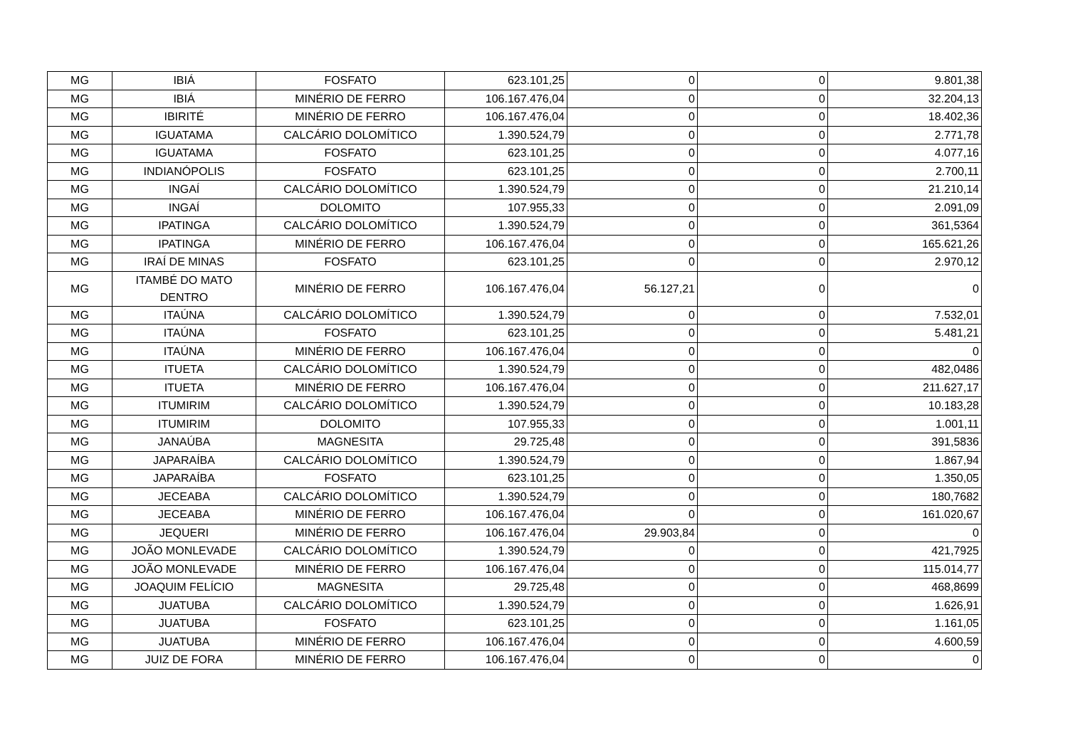| MG | IBIÁ | FOSFATO | 623.101,25 | 0 | 0 | 9.801,38 |
| MG | IBIÁ | MINÉRIO DE FERRO | 106.167.476,04 | 0 | 0 | 32.204,13 |
| MG | IBIRITÉ | MINÉRIO DE FERRO | 106.167.476,04 | 0 | 0 | 18.402,36 |
| MG | IGUATAMA | CALCÁRIO DOLOMÍTICO | 1.390.524,79 | 0 | 0 | 2.771,78 |
| MG | IGUATAMA | FOSFATO | 623.101,25 | 0 | 0 | 4.077,16 |
| MG | INDIANÓPOLIS | FOSFATO | 623.101,25 | 0 | 0 | 2.700,11 |
| MG | INGAÍ | CALCÁRIO DOLOMÍTICO | 1.390.524,79 | 0 | 0 | 21.210,14 |
| MG | INGAÍ | DOLOMITO | 107.955,33 | 0 | 0 | 2.091,09 |
| MG | IPATINGA | CALCÁRIO DOLOMÍTICO | 1.390.524,79 | 0 | 0 | 361,5364 |
| MG | IPATINGA | MINÉRIO DE FERRO | 106.167.476,04 | 0 | 0 | 165.621,26 |
| MG | IRAÍ DE MINAS | FOSFATO | 623.101,25 | 0 | 0 | 2.970,12 |
| MG | ITAMBÉ DO MATO DENTRO | MINÉRIO DE FERRO | 106.167.476,04 | 56.127,21 | 0 | 0 |
| MG | ITAÚNA | CALCÁRIO DOLOMÍTICO | 1.390.524,79 | 0 | 0 | 7.532,01 |
| MG | ITAÚNA | FOSFATO | 623.101,25 | 0 | 0 | 5.481,21 |
| MG | ITAÚNA | MINÉRIO DE FERRO | 106.167.476,04 | 0 | 0 | 0 |
| MG | ITUETA | CALCÁRIO DOLOMÍTICO | 1.390.524,79 | 0 | 0 | 482,0486 |
| MG | ITUETA | MINÉRIO DE FERRO | 106.167.476,04 | 0 | 0 | 211.627,17 |
| MG | ITUMIRIM | CALCÁRIO DOLOMÍTICO | 1.390.524,79 | 0 | 0 | 10.183,28 |
| MG | ITUMIRIM | DOLOMITO | 107.955,33 | 0 | 0 | 1.001,11 |
| MG | JANAÚBA | MAGNESITA | 29.725,48 | 0 | 0 | 391,5836 |
| MG | JAPARAÍBA | CALCÁRIO DOLOMÍTICO | 1.390.524,79 | 0 | 0 | 1.867,94 |
| MG | JAPARAÍBA | FOSFATO | 623.101,25 | 0 | 0 | 1.350,05 |
| MG | JECEABA | CALCÁRIO DOLOMÍTICO | 1.390.524,79 | 0 | 0 | 180,7682 |
| MG | JECEABA | MINÉRIO DE FERRO | 106.167.476,04 | 0 | 0 | 161.020,67 |
| MG | JEQUERI | MINÉRIO DE FERRO | 106.167.476,04 | 29.903,84 | 0 | 0 |
| MG | JOÃO MONLEVADE | CALCÁRIO DOLOMÍTICO | 1.390.524,79 | 0 | 0 | 421,7925 |
| MG | JOÃO MONLEVADE | MINÉRIO DE FERRO | 106.167.476,04 | 0 | 0 | 115.014,77 |
| MG | JOAQUIM FELÍCIO | MAGNESITA | 29.725,48 | 0 | 0 | 468,8699 |
| MG | JUATUBA | CALCÁRIO DOLOMÍTICO | 1.390.524,79 | 0 | 0 | 1.626,91 |
| MG | JUATUBA | FOSFATO | 623.101,25 | 0 | 0 | 1.161,05 |
| MG | JUATUBA | MINÉRIO DE FERRO | 106.167.476,04 | 0 | 0 | 4.600,59 |
| MG | JUIZ DE FORA | MINÉRIO DE FERRO | 106.167.476,04 | 0 | 0 | 0 |